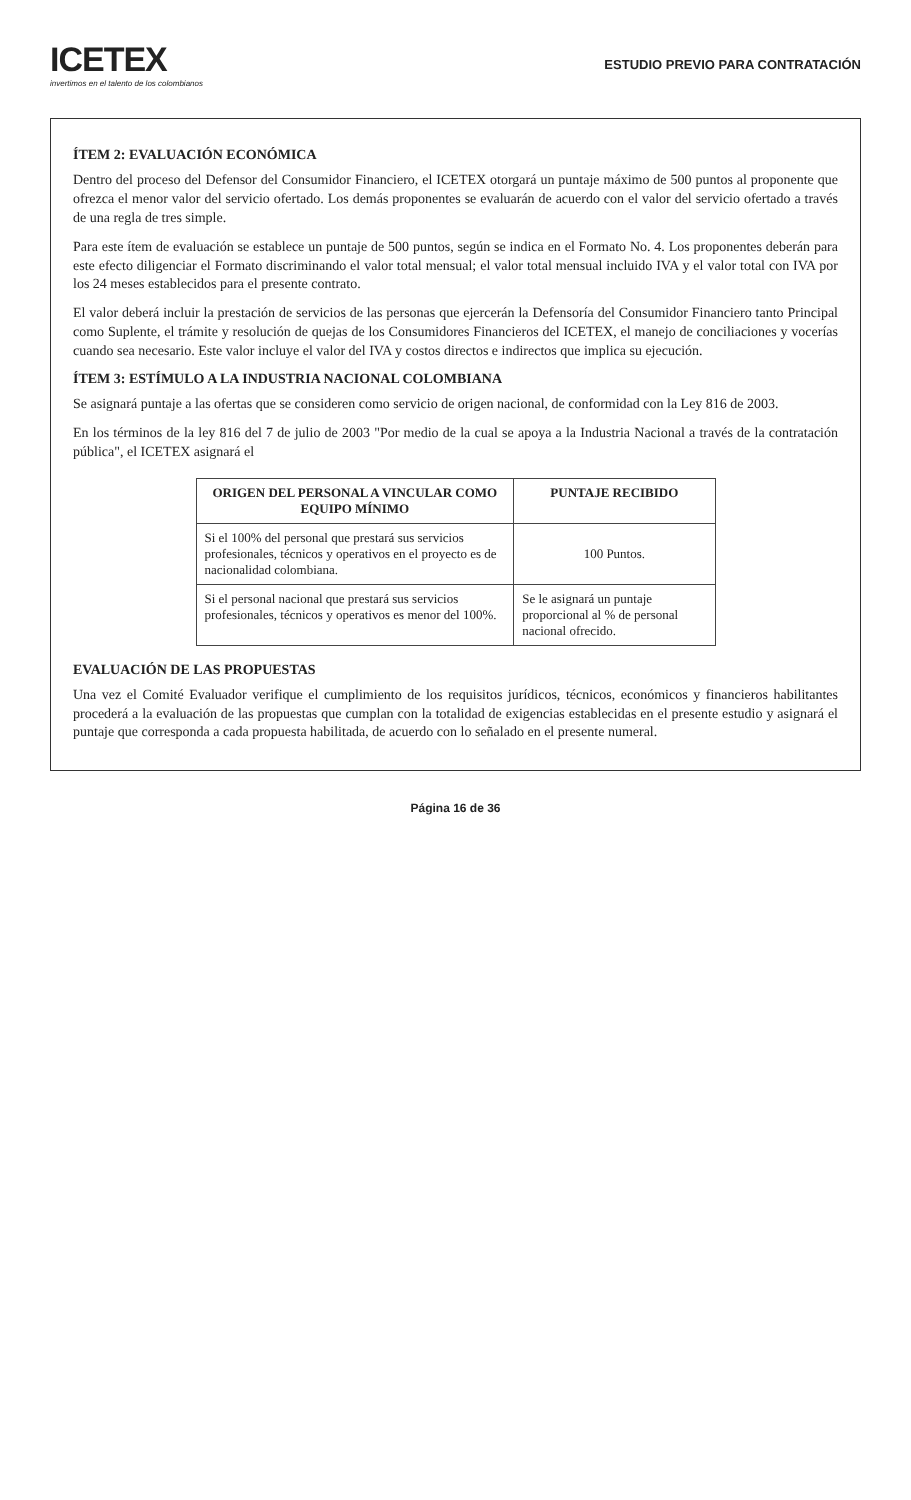ICETEX
invertimos en el talento de los colombianos
ESTUDIO PREVIO PARA CONTRATACIÓN
ÍTEM 2: EVALUACIÓN ECONÓMICA
Dentro del proceso del Defensor del Consumidor Financiero, el ICETEX otorgará un puntaje máximo de 500 puntos al proponente que ofrezca el menor valor del servicio ofertado. Los demás proponentes se evaluarán de acuerdo con el valor del servicio ofertado a través de una regla de tres simple.
Para este ítem de evaluación se establece un puntaje de 500 puntos, según se indica en el Formato No. 4. Los proponentes deberán para este efecto diligenciar el Formato discriminando el valor total mensual; el valor total mensual incluido IVA y el valor total con IVA por los 24 meses establecidos para el presente contrato.
El valor deberá incluir la prestación de servicios de las personas que ejercerán la Defensoría del Consumidor Financiero tanto Principal como Suplente, el trámite y resolución de quejas de los Consumidores Financieros del ICETEX, el manejo de conciliaciones y vocerías cuando sea necesario. Este valor incluye el valor del IVA y costos directos e indirectos que implica su ejecución.
ÍTEM 3: ESTÍMULO A LA INDUSTRIA NACIONAL COLOMBIANA
Se asignará puntaje a las ofertas que se consideren como servicio de origen nacional, de conformidad con la Ley 816 de 2003.
En los términos de la ley 816 del 7 de julio de 2003 "Por medio de la cual se apoya a la Industria Nacional a través de la contratación pública", el ICETEX asignará el
| ORIGEN DEL PERSONAL A VINCULAR COMO EQUIPO MÍNIMO | PUNTAJE RECIBIDO |
| --- | --- |
| Si el 100% del personal que prestará sus servicios profesionales, técnicos y operativos en el proyecto es de nacionalidad colombiana. | 100 Puntos. |
| Si el personal nacional que prestará sus servicios profesionales, técnicos y operativos es menor del 100%. | Se le asignará un puntaje proporcional al % de personal nacional ofrecido. |
EVALUACIÓN DE LAS PROPUESTAS
Una vez el Comité Evaluador verifique el cumplimiento de los requisitos jurídicos, técnicos, económicos y financieros habilitantes procederá a la evaluación de las propuestas que cumplan con la totalidad de exigencias establecidas en el presente estudio y asignará el puntaje que corresponda a cada propuesta habilitada, de acuerdo con lo señalado en el presente numeral.
Página 16 de 36